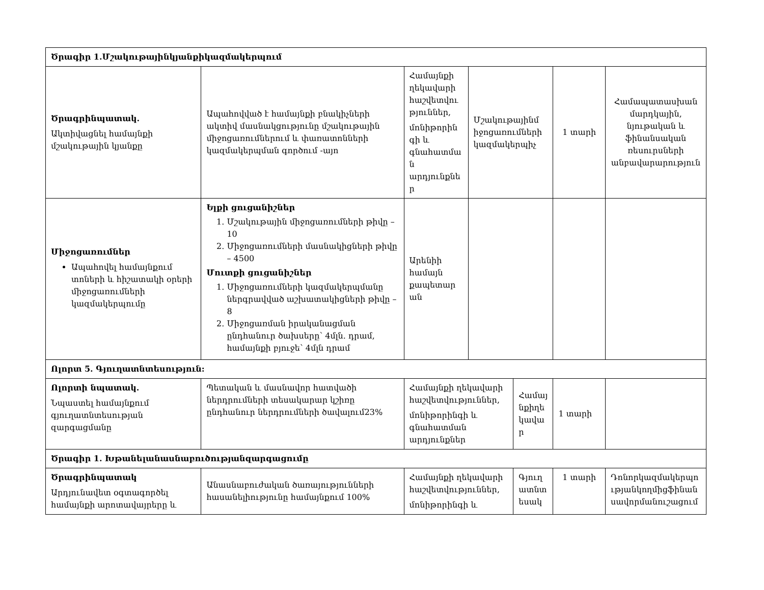| Ծրագիր 1.Մշակութայինկյանքիկազմակերպում | | | | | | |
| Ծրագրինպատակ. Ակտիվացնել համայնքի մշակութային կյանքը | Ապահովված է համայնքի բնակիչների ակտիվ մասնակցությունը մշակութային միջոցառումներում և փառատոնների կազմակերպման գործում -այո | Համայնքի ղեկավարի հաշվետվու թյուններ, մոնիթորին գի և գնահատմա ն արդյունքնե ր | Մշակութայինմ իջոցառումների կազմակերպիչ | | 1 տարի | Համապատասխան մարդկային, նյութական և ֆինանսական ռեսուրսների անբավարարություն |
| Միջոցառումներ Ապահովել համայնքում տոների և հիշատակի օրերի միջոցառումների կազմակերպումը | Ելքի ցուցանիշներ 1. Մշակութային միջոցառումների թիվը – 10 2. Միջոցառումների մասնակիցների թիվը – 4500 Մուտքի ցուցանիշներ 1. Միջոցառումների կազմակերպմանը ներգրավված աշխատակիցների թիվը – 8 2. Միջոցառման իրականացման ընդհանուր ծախսերը՝ 4մլն. դրամ, համայնքի բյուջե՝ 4մլն դրամ | Արենիի համայն քապետար ան | | | | |
| Ոլորտ 5. Գյուղատնտեսություն: | | | | | | |
| Ոլորտի նպատակ. Նպաստել համայնքում գյուղատնտեսության զարգացմանը | Պետական և մասնավոր հատվածի ներդրումների տեսակարար կշիռը ընդհանուր ներդրումների ծավալում23% | Համայնքի ղեկավարի հաշվետվություններ, մոնիթորինգի և գնահատման արդյունքներ | | Համայ նքիղե կավա ր | 1 տարի | |
| Ծրագիր 1. Խթանելանասնաբուծությանզարգացումը | | | | | | |
| Ծրագրինպատակ Արդյունավետ օգտագործել համայնքի արոտավայրերը և | Անասնաբուժական ծառայությունների հասանելիությունը համայնքում 100% | Համայնքի ղեկավարի հաշվետվություններ, մոնիթորինգի և | | Գյուղ ատնտ եսակ | 1 տարի | Դոնորկազմակերպո ւթյանկողմիցֆինան սավորմանուշացում |